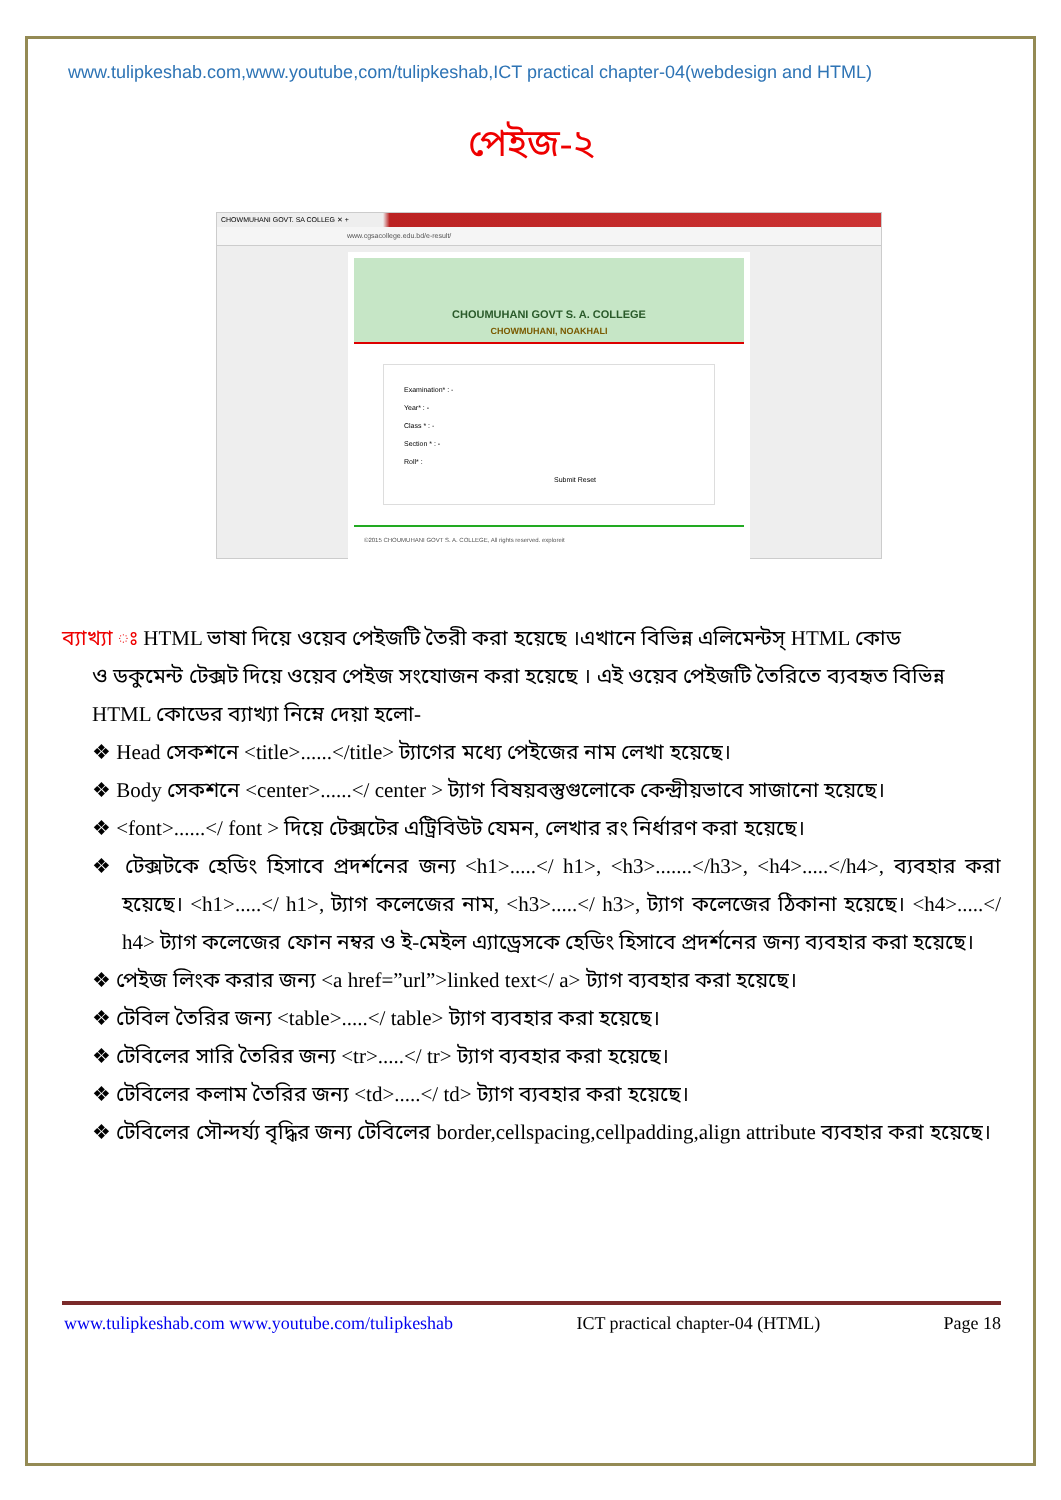www.tulipkeshab.com,www.youtube,com/tulipkeshab,ICT practical chapter-04(webdesign and HTML)
পেইজ-২
CHOWMUHANI GOVT. SA COLLEG ✕ +
www.cgsacollege.edu.bd/e-result/
CHOUMUHANI GOVT S. A. COLLEGE
CHOWMUHANI, NOAKHALI
Examination* : -
Year* : -
Class * : -
Section * : -
Roll* :
Submit Reset
©2015 CHOUMUHANI GOVT S. A. COLLEGE, All rights reserved. exploreit
ব্যাখ্যা ঃ HTML ভাষা দিয়ে ওয়েব পেইজটি তৈরী করা হয়েছে ।এখানে বিভিন্ন এলিমেন্টস্ HTML কোড
ও ডকুমেন্ট টেক্সট দিয়ে ওয়েব পেইজ সংযোজন করা হয়েছে । এই ওয়েব পেইজটি তৈরিতে ব্যবহৃত বিভিন্ন HTML কোডের ব্যাখ্যা নিম্নে দেয়া হলো-
❖ Head সেকশনে <title>......</title> ট্যাগের মধ্যে পেইজের নাম লেখা হয়েছে।
❖ Body সেকশনে <center>......</ center > ট্যাগ বিষয়বস্তুগুলোকে কেন্দ্রীয়ভাবে সাজানো হয়েছে।
❖ <font>......</ font > দিয়ে টেক্সটের এট্রিবিউট যেমন, লেখার রং নির্ধারণ করা হয়েছে।
❖ টেক্সটকে হেডিং হিসাবে প্রদর্শনের জন্য <h1>.....</ h1>, <h3>.......</h3>, <h4>.....</h4>, ব্যবহার করা হয়েছে। <h1>.....</ h1>, ট্যাগ কলেজের নাম, <h3>.....</ h3>, ট্যাগ কলেজের ঠিকানা হয়েছে। <h4>.....</ h4> ট্যাগ কলেজের ফোন নম্বর ও ই-মেইল এ্যাড্রেসকে হেডিং হিসাবে প্রদর্শনের জন্য ব্যবহার করা হয়েছে।
❖ পেইজ লিংক করার জন্য <a href=”url”>linked text</ a> ট্যাগ ব্যবহার করা হয়েছে।
❖ টেবিল তৈরির জন্য <table>.....</ table> ট্যাগ ব্যবহার করা হয়েছে।
❖ টেবিলের সারি তৈরির জন্য <tr>.....</ tr> ট্যাগ ব্যবহার করা হয়েছে।
❖ টেবিলের কলাম তৈরির জন্য <td>.....</ td> ট্যাগ ব্যবহার করা হয়েছে।
❖ টেবিলের সৌন্দর্য্য বৃদ্ধির জন্য টেবিলের border,cellspacing,cellpadding,align attribute ব্যবহার করা হয়েছে।
www.tulipkeshab.com www.youtube.com/tulipkeshab ICT practical chapter-04 (HTML) Page 18